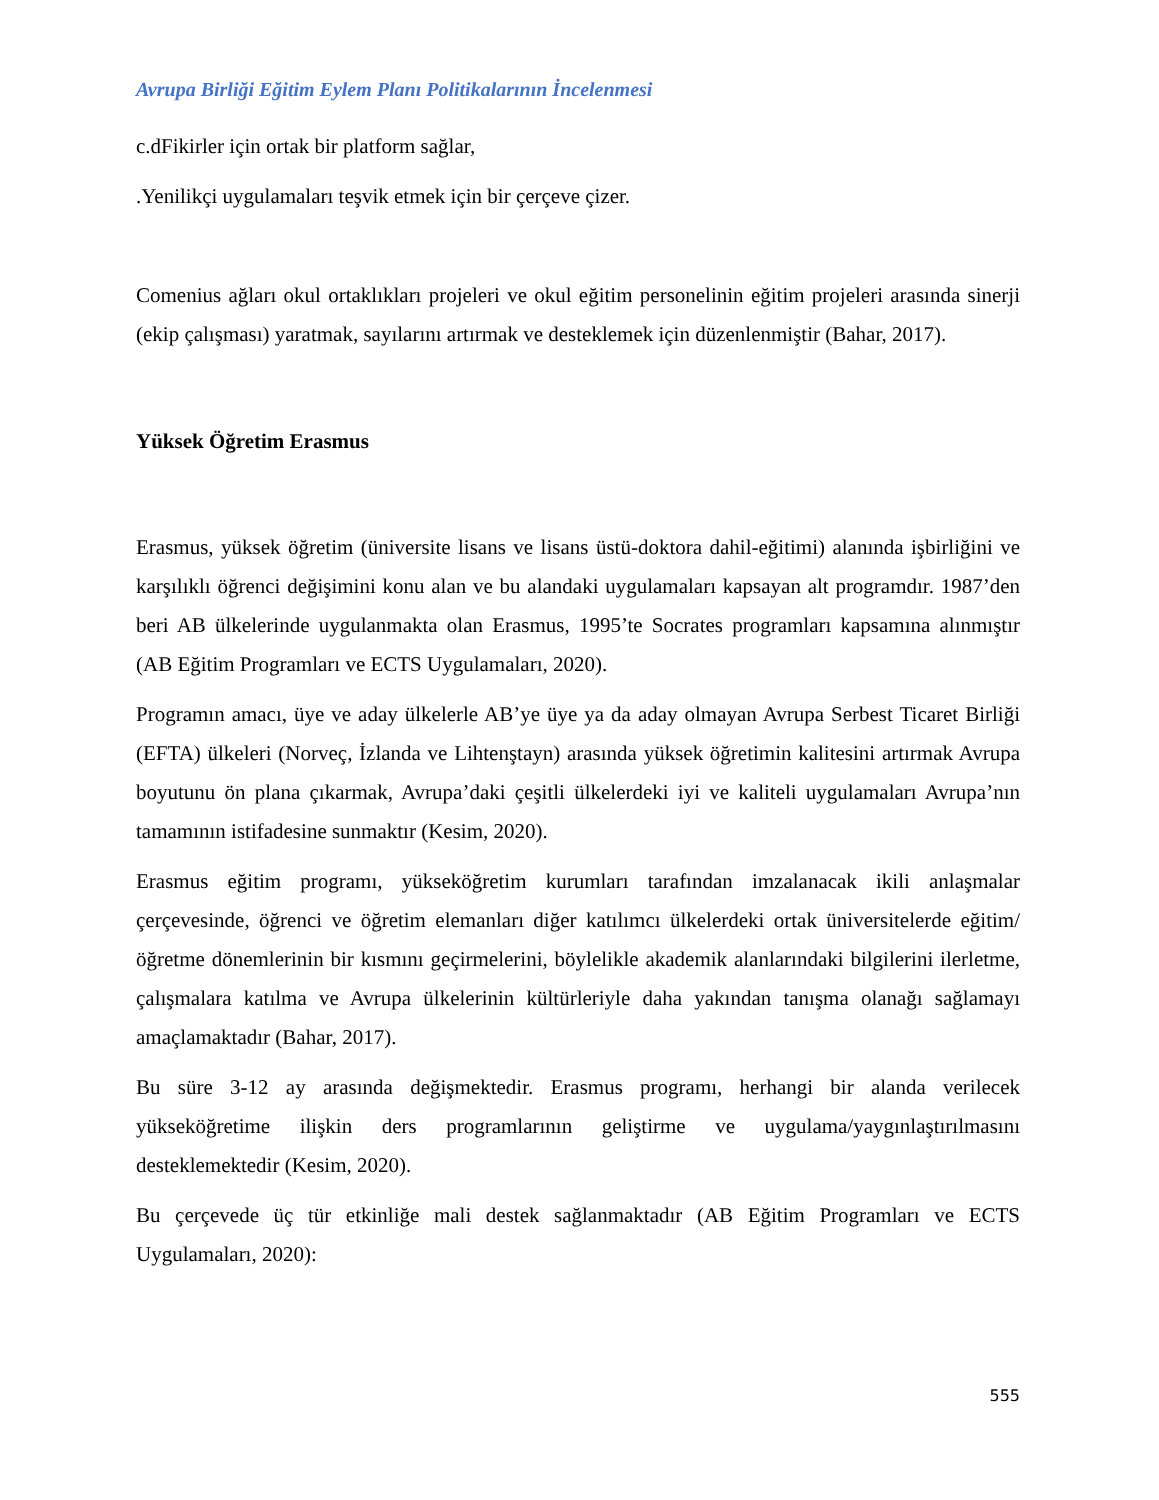Avrupa Birliği Eğitim Eylem Planı Politikalarının İncelenmesi
c.dFikirler için ortak bir platform sağlar,
.Yenilikçi uygulamaları teşvik etmek için bir çerçeve çizer.
Comenius ağları okul ortaklıkları projeleri ve okul eğitim personelinin eğitim projeleri arasında sinerji (ekip çalışması) yaratmak, sayılarını artırmak ve desteklemek için düzenlenmiştir (Bahar, 2017).
Yüksek Öğretim Erasmus
Erasmus, yüksek öğretim (üniversite lisans ve lisans üstü-doktora dahil-eğitimi) alanında işbirliğini ve karşılıklı öğrenci değişimini konu alan ve bu alandaki uygulamaları kapsayan alt programdır. 1987’den beri AB ülkelerinde uygulanmakta olan Erasmus, 1995’te Socrates programları kapsamına alınmıştır (AB Eğitim Programları ve ECTS Uygulamaları, 2020).
Programın amacı, üye ve aday ülkelerle AB’ye üye ya da aday olmayan Avrupa Serbest Ticaret Birliği (EFTA) ülkeleri (Norveç, İzlanda ve Lihtenştayn) arasında yüksek öğretimin kalitesini artırmak Avrupa boyutunu ön plana çıkarmak, Avrupa’daki çeşitli ülkelerdeki iyi ve kaliteli uygulamaları Avrupa’nın tamamının istifadesine sunmaktır (Kesim, 2020).
Erasmus eğitim programı, yükseköğretim kurumları tarafından imzalanacak ikili anlaşmalar çerçevesinde, öğrenci ve öğretim elemanları diğer katılımcı ülkelerdeki ortak üniversitelerde eğitim/öğretme dönemlerinin bir kısmını geçirmelerini, böylelikle akademik alanlarındaki bilgilerini ilerletme, çalışmalara katılma ve Avrupa ülkelerinin kültürleriyle daha yakından tanışma olanağı sağlamayı amaçlamaktadır (Bahar, 2017).
Bu süre 3-12 ay arasında değişmektedir. Erasmus programı, herhangi bir alanda verilecek yükseköğretime ilişkin ders programlarının geliştirme ve uygulama/yaygınlaştırılmasını desteklemektedir (Kesim, 2020).
Bu çerçevede üç tür etkinliğe mali destek sağlanmaktadır (AB Eğitim Programları ve ECTS Uygulamaları, 2020):
555